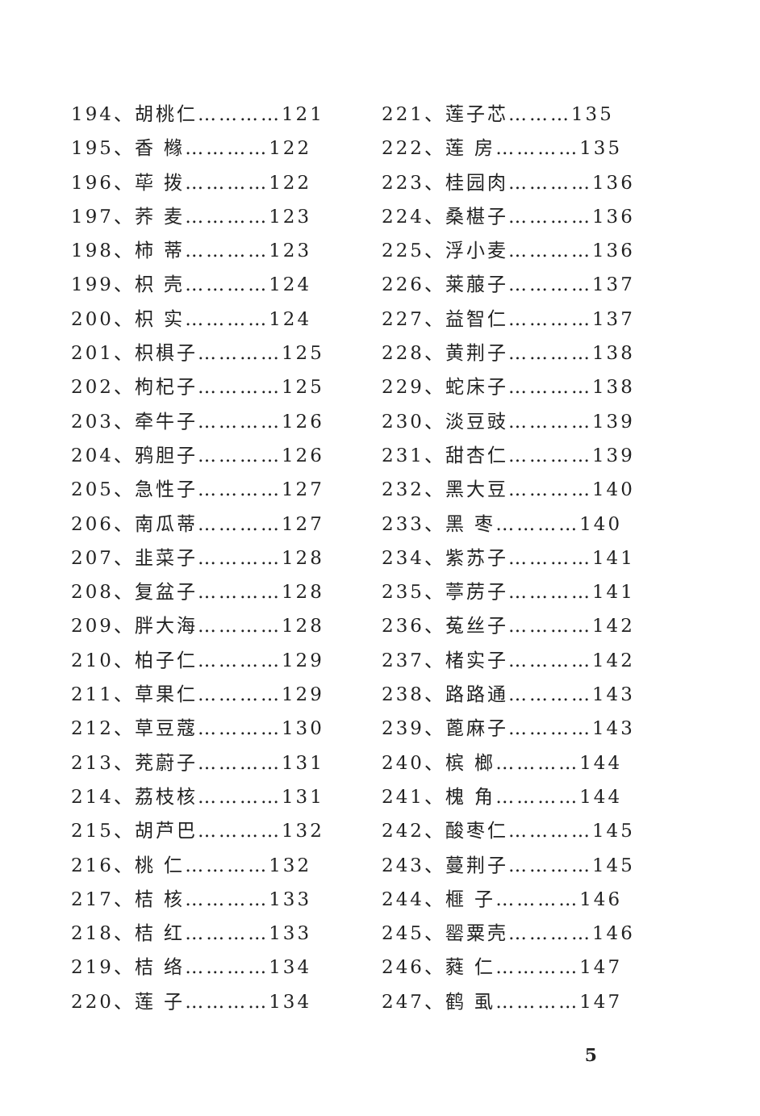194、胡桃仁…………121
195、香 橼…………122
196、荜 拨…………122
197、荞 麦…………123
198、柿 蒂…………123
199、枳 壳…………124
200、枳 实…………124
201、枳椇子…………125
202、枸杞子…………125
203、牵牛子…………126
204、鸦胆子…………126
205、急性子…………127
206、南瓜蒂…………127
207、韭菜子…………128
208、复盆子…………128
209、胖大海…………128
210、柏子仁…………129
211、草果仁…………129
212、草豆蔻…………130
213、茺蔚子…………131
214、荔枝核…………131
215、胡芦巴…………132
216、桃 仁…………132
217、桔 核…………133
218、桔 红…………133
219、桔 络…………134
220、莲 子…………134
221、莲子芯………135
222、莲 房…………135
223、桂园肉…………136
224、桑椹子…………136
225、浮小麦…………136
226、莱菔子…………137
227、益智仁…………137
228、黄荆子…………138
229、蛇床子…………138
230、淡豆豉…………139
231、甜杏仁…………139
232、黑大豆…………140
233、黑 枣…………140
234、紫苏子…………141
235、葶苈子…………141
236、菟丝子…………142
237、楮实子…………142
238、路路通…………143
239、蓖麻子…………143
240、槟 榔…………144
241、槐 角…………144
242、酸枣仁…………145
243、蔓荆子…………145
244、榧 子…………146
245、罂粟壳…………146
246、蕤 仁…………147
247、鹤 虱…………147
5